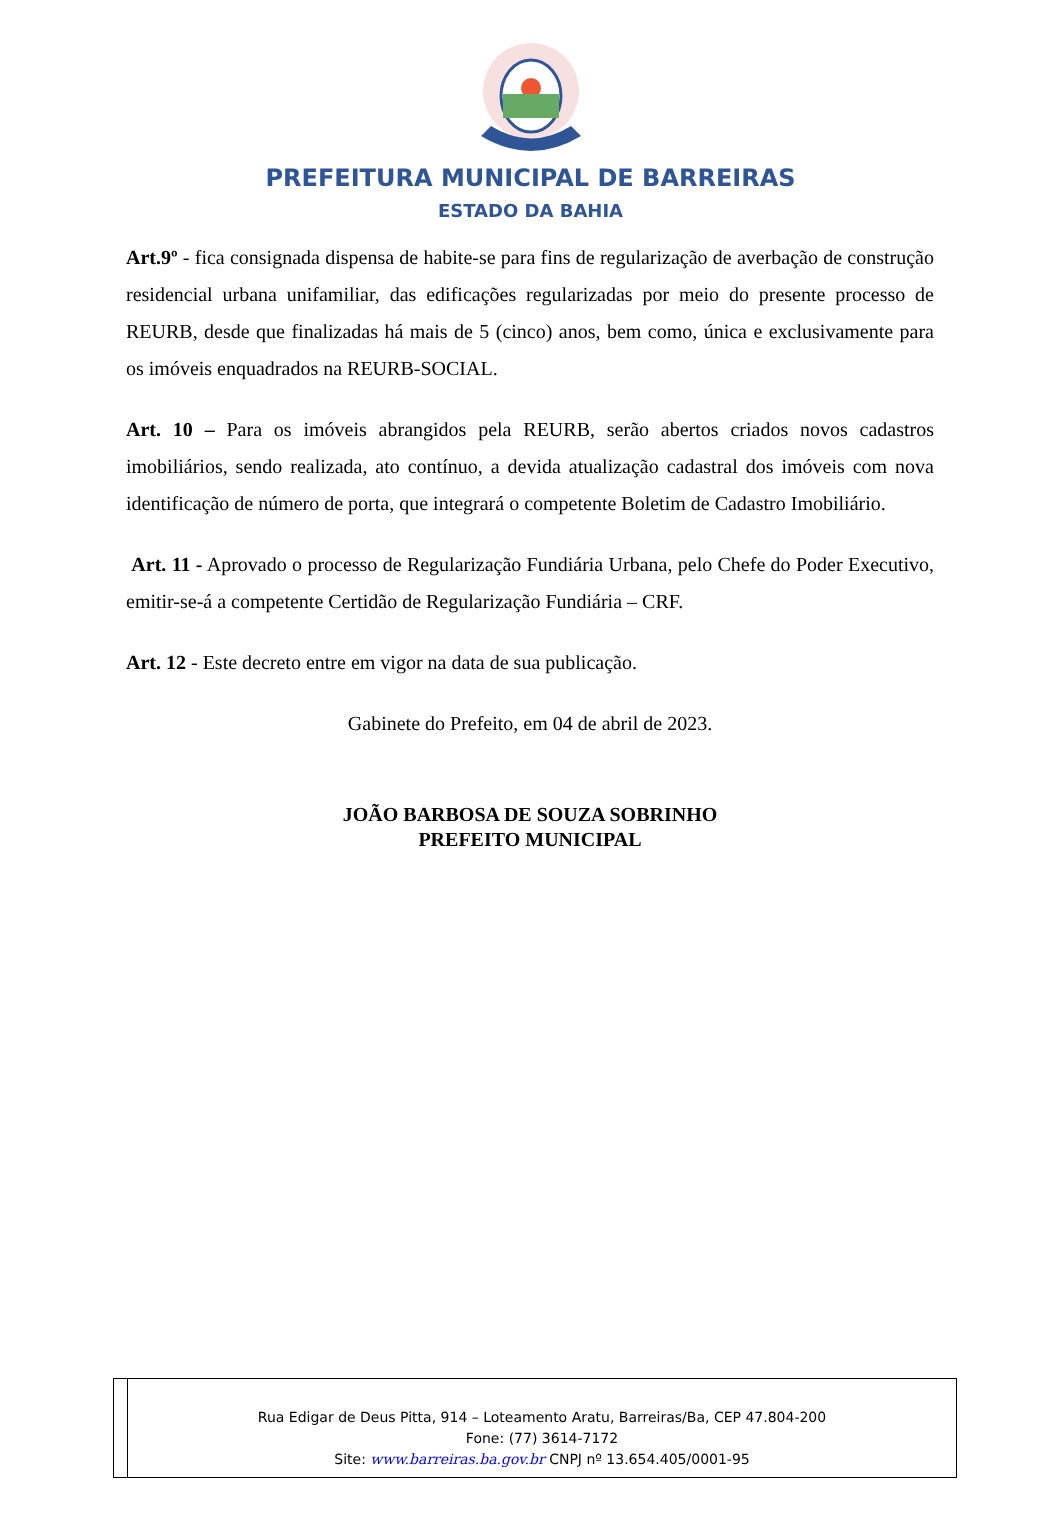PREFEITURA MUNICIPAL DE BARREIRAS
ESTADO DA BAHIA
Art.9º - fica consignada dispensa de habite-se para fins de regularização de averbação de construção residencial urbana unifamiliar, das edificações regularizadas por meio do presente processo de REURB, desde que finalizadas há mais de 5 (cinco) anos, bem como, única e exclusivamente para os imóveis enquadrados na REURB-SOCIAL.
Art. 10 – Para os imóveis abrangidos pela REURB, serão abertos criados novos cadastros imobiliários, sendo realizada, ato contínuo, a devida atualização cadastral dos imóveis com nova identificação de número de porta, que integrará o competente Boletim de Cadastro Imobiliário.
Art. 11 - Aprovado o processo de Regularização Fundiária Urbana, pelo Chefe do Poder Executivo, emitir-se-á a competente Certidão de Regularização Fundiária – CRF.
Art. 12 - Este decreto entre em vigor na data de sua publicação.
Gabinete do Prefeito, em 04 de abril de 2023.
JOÃO BARBOSA DE SOUZA SOBRINHO
PREFEITO MUNICIPAL
Rua Edigar de Deus Pitta, 914 – Loteamento Aratu, Barreiras/Ba, CEP 47.804-200
Fone: (77) 3614-7172
Site: www.barreiras.ba.gov.br CNPJ nº 13.654.405/0001-95